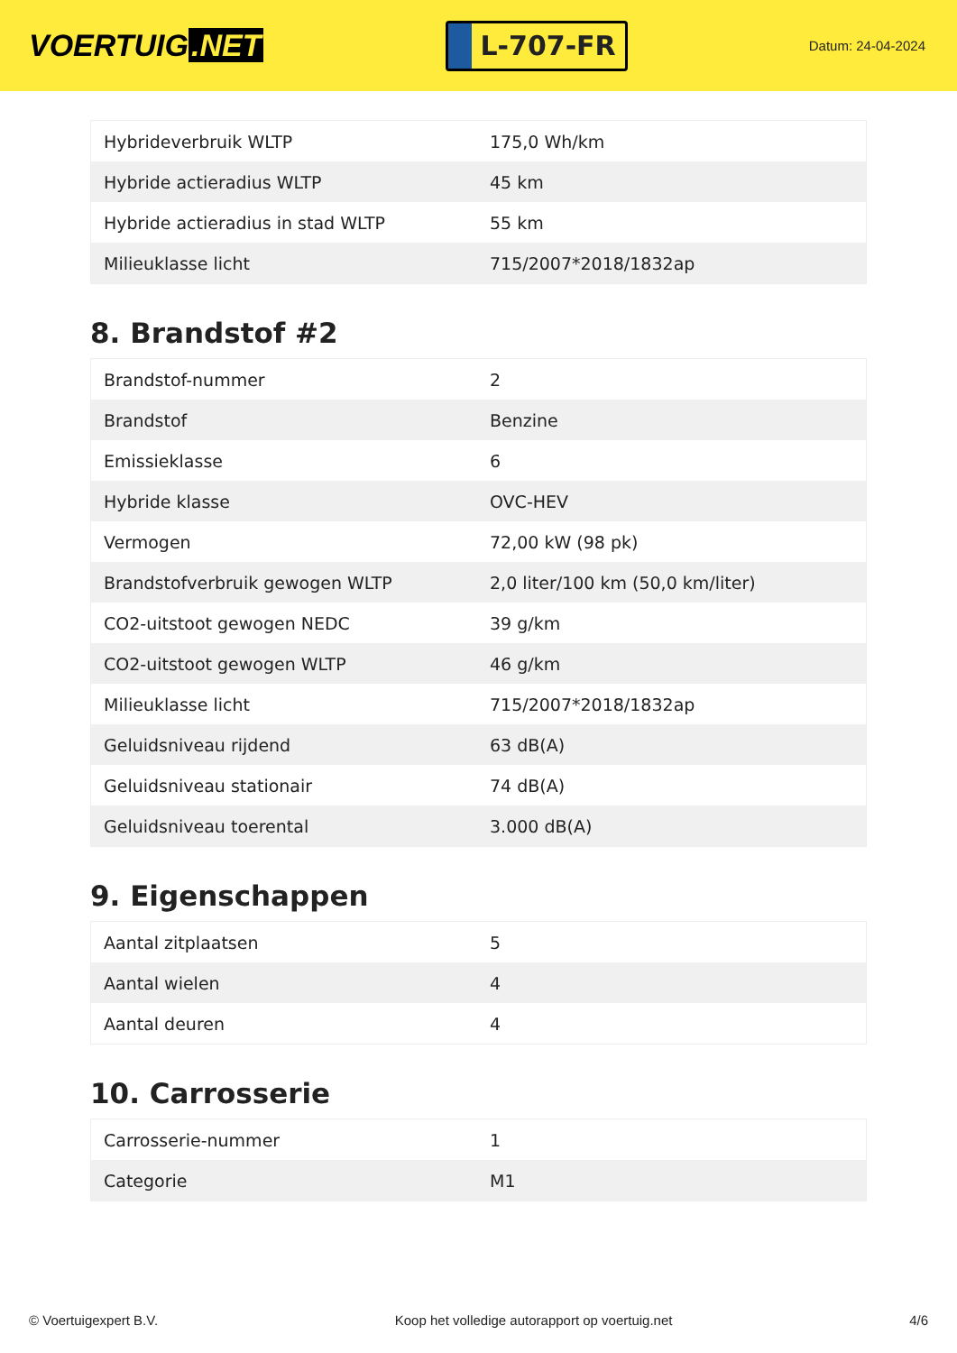VOERTUIG.NET
L-707-FR
Datum: 24-04-2024
| Hybrideverbruik WLTP | 175,0 Wh/km |
| Hybride actieradius WLTP | 45 km |
| Hybride actieradius in stad WLTP | 55 km |
| Milieuklasse licht | 715/2007*2018/1832ap |
8. Brandstof #2
| Brandstof-nummer | 2 |
| Brandstof | Benzine |
| Emissieklasse | 6 |
| Hybride klasse | OVC-HEV |
| Vermogen | 72,00 kW (98 pk) |
| Brandstofverbruik gewogen WLTP | 2,0 liter/100 km (50,0 km/liter) |
| CO2-uitstoot gewogen NEDC | 39 g/km |
| CO2-uitstoot gewogen WLTP | 46 g/km |
| Milieuklasse licht | 715/2007*2018/1832ap |
| Geluidsniveau rijdend | 63 dB(A) |
| Geluidsniveau stationair | 74 dB(A) |
| Geluidsniveau toerental | 3.000 dB(A) |
9. Eigenschappen
| Aantal zitplaatsen | 5 |
| Aantal wielen | 4 |
| Aantal deuren | 4 |
10. Carrosserie
| Carrosserie-nummer | 1 |
| Categorie | M1 |
© Voertuigexpert B.V. Koop het volledige autorapport op voertuig.net 4/6